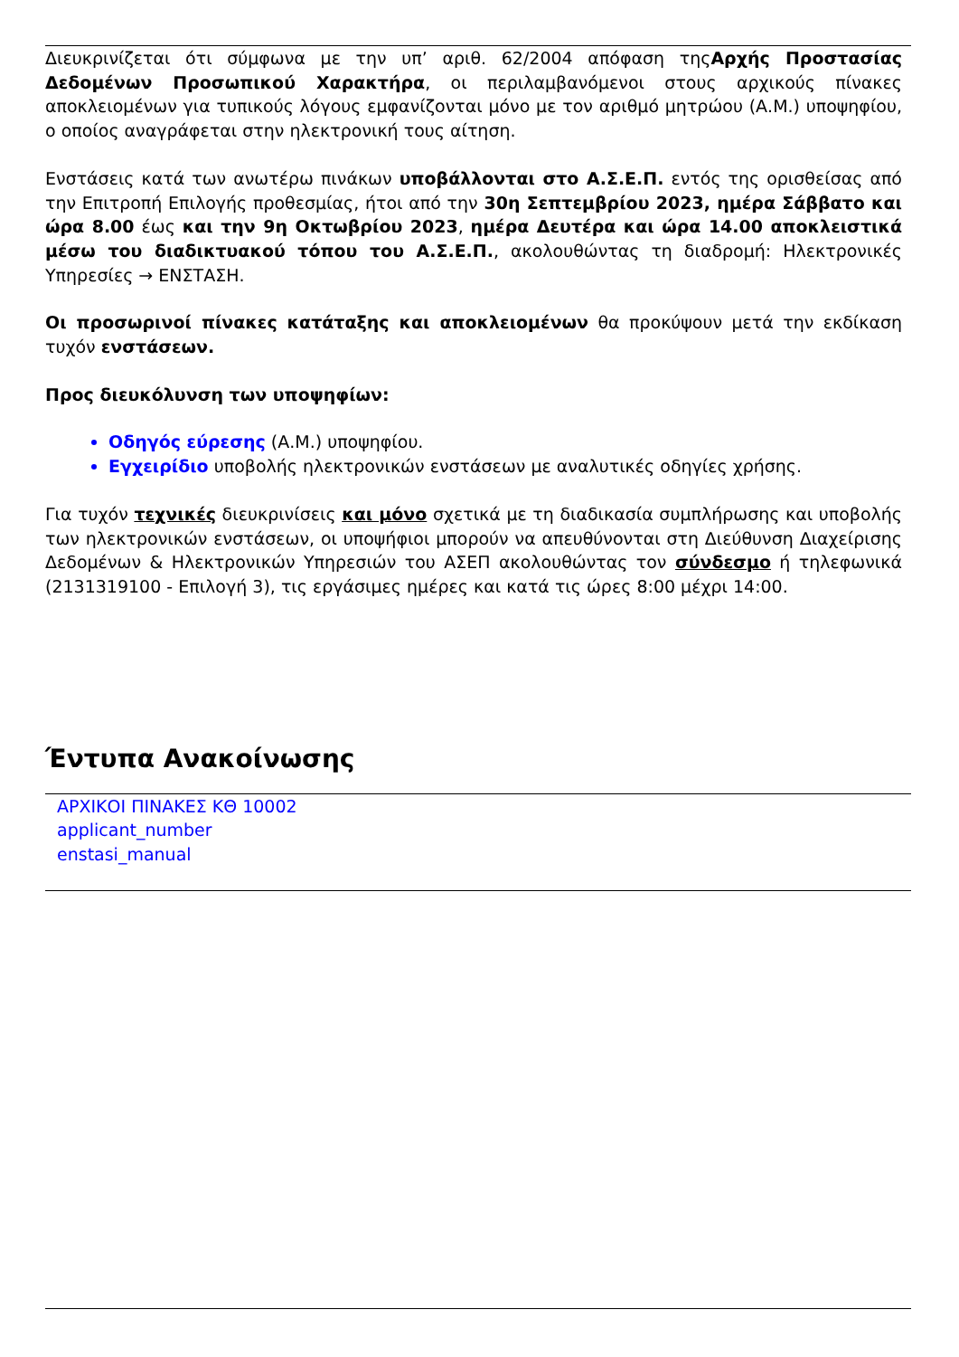Διευκρινίζεται ότι σύμφωνα με την υπ’ αριθ. 62/2004 απόφαση τηςΑρχής Προστασίας Δεδομένων Προσωπικού Χαρακτήρα, οι περιλαμβανόμενοι στους αρχικούς πίνακες αποκλειομένων για τυπικούς λόγους εμφανίζονται μόνο με τον αριθμό μητρώου (Α.Μ.) υποψηφίου, ο οποίος αναγράφεται στην ηλεκτρονική τους αίτηση.
Ενστάσεις κατά των ανωτέρω πινάκων υποβάλλονται στο Α.Σ.Ε.Π. εντός της ορισθείσας από την Επιτροπή Επιλογής προθεσμίας, ήτοι από την 30η Σεπτεμβρίου 2023, ημέρα Σάββατο και ώρα 8.00 έως και την 9η Οκτωβρίου 2023, ημέρα Δευτέρα και ώρα 14.00 αποκλειστικά μέσω του διαδικτυακού τόπου του Α.Σ.Ε.Π., ακολουθώντας τη διαδρομή: Ηλεκτρονικές Υπηρεσίες → ΕΝΣΤΑΣΗ.
Οι προσωρινοί πίνακες κατάταξης και αποκλειομένων θα προκύψουν μετά την εκδίκαση τυχόν ενστάσεων.
Προς διευκόλυνση των υποψηφίων:
Οδηγός εύρεσης (Α.Μ.) υποψηφίου.
Εγχειρίδιο υποβολής ηλεκτρονικών ενστάσεων με αναλυτικές οδηγίες χρήσης.
Για τυχόν τεχνικές διευκρινίσεις και μόνο σχετικά με τη διαδικασία συμπλήρωσης και υποβολής των ηλεκτρονικών ενστάσεων, οι υποψήφιοι μπορούν να απευθύνονται στη Διεύθυνση Διαχείρισης Δεδομένων & Ηλεκτρονικών Υπηρεσιών του ΑΣΕΠ ακολουθώντας τον σύνδεσμο ή τηλεφωνικά (2131319100 - Επιλογή 3), τις εργάσιμες ημέρες και κατά τις ώρες 8:00 μέχρι 14:00.
Έντυπα Ανακοίνωσης
ΑΡΧΙΚΟΙ ΠΙΝΑΚΕΣ ΚΘ 10002
applicant_number
enstasi_manual